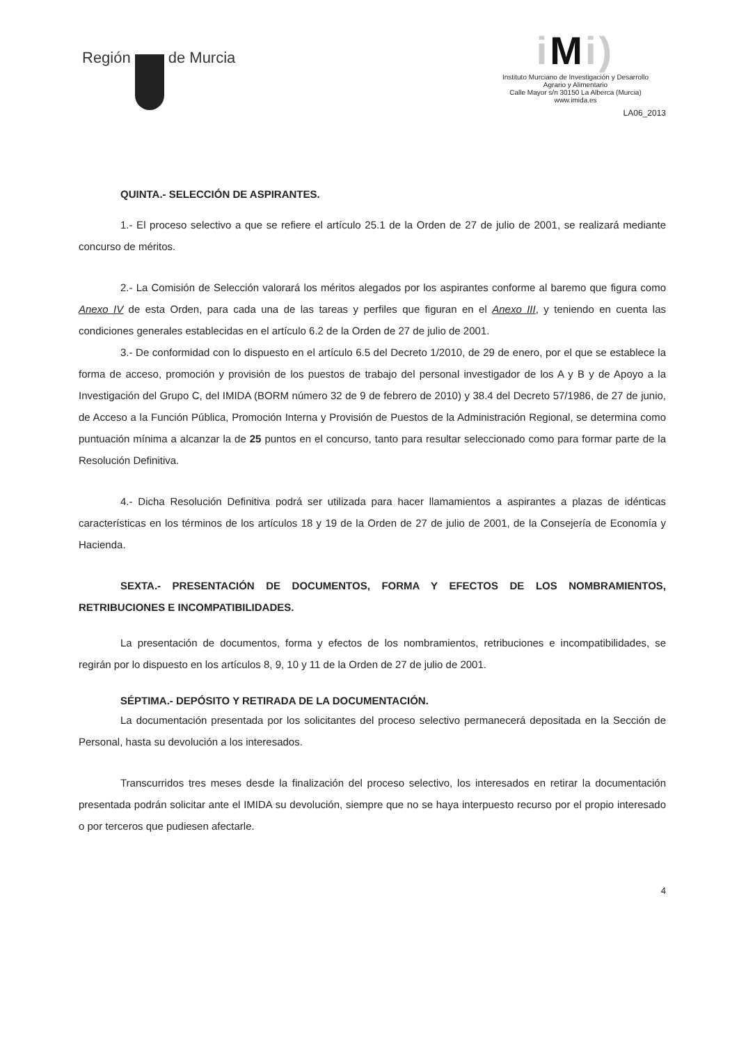Región de Murcia
iMi)
Instituto Murciano de Investigación y Desarrollo
Agrario y Alimentario
Calle Mayor s/n 30150 La Alberca (Murcia)
www.imida.es
LA06_2013
QUINTA.- SELECCIÓN DE ASPIRANTES.
1.- El proceso selectivo a que se refiere el artículo 25.1 de la Orden de 27 de julio de 2001, se realizará mediante concurso de méritos.
2.- La Comisión de Selección valorará los méritos alegados por los aspirantes conforme al baremo que figura como Anexo IV de esta Orden, para cada una de las tareas y perfiles que figuran en el Anexo III, y teniendo en cuenta las condiciones generales establecidas en el artículo 6.2 de la Orden de 27 de julio de 2001.
3.- De conformidad con lo dispuesto en el artículo 6.5 del Decreto 1/2010, de 29 de enero, por el que se establece la forma de acceso, promoción y provisión de los puestos de trabajo del personal investigador de los A y B y de Apoyo a la Investigación del Grupo C, del IMIDA (BORM número 32 de 9 de febrero de 2010) y 38.4 del Decreto 57/1986, de 27 de junio, de Acceso a la Función Pública, Promoción Interna y Provisión de Puestos de la Administración Regional, se determina como puntuación mínima a alcanzar la de 25 puntos en el concurso, tanto para resultar seleccionado como para formar parte de la Resolución Definitiva.
4.- Dicha Resolución Definitiva podrá ser utilizada para hacer llamamientos a aspirantes a plazas de idénticas características en los términos de los artículos 18 y 19 de la Orden de 27 de julio de 2001, de la Consejería de Economía y Hacienda.
SEXTA.- PRESENTACIÓN DE DOCUMENTOS, FORMA Y EFECTOS DE LOS NOMBRAMIENTOS, RETRIBUCIONES E INCOMPATIBILIDADES.
La presentación de documentos, forma y efectos de los nombramientos, retribuciones e incompatibilidades, se regirán por lo dispuesto en los artículos 8, 9, 10 y 11 de la Orden de 27 de julio de 2001.
SÉPTIMA.- DEPÓSITO Y RETIRADA DE LA DOCUMENTACIÓN.
La documentación presentada por los solicitantes del proceso selectivo permanecerá depositada en la Sección de Personal, hasta su devolución a los interesados.
Transcurridos tres meses desde la finalización del proceso selectivo, los interesados en retirar la documentación presentada podrán solicitar ante el IMIDA su devolución, siempre que no se haya interpuesto recurso por el propio interesado o por terceros que pudiesen afectarle.
4